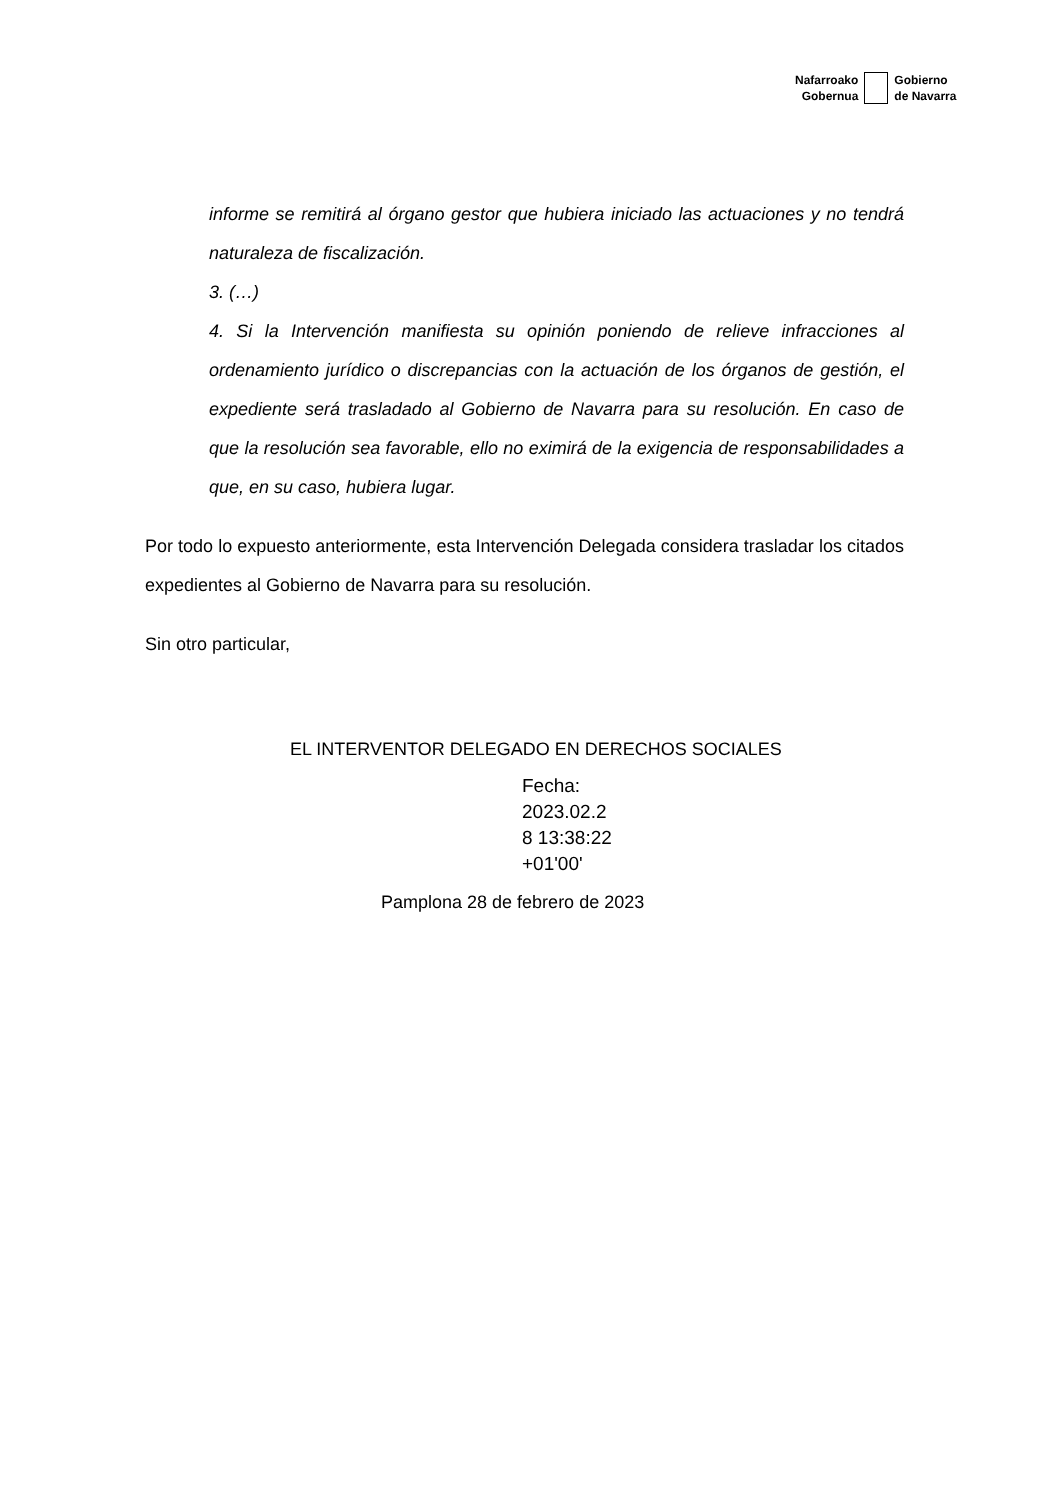Nafarroako
Gobernua
Gobierno
de Navarra
informe se remitirá al órgano gestor que hubiera iniciado las actuaciones y no tendrá naturaleza de fiscalización.
3. (…)
4. Si la Intervención manifiesta su opinión poniendo de relieve infracciones al ordenamiento jurídico o discrepancias con la actuación de los órganos de gestión, el expediente será trasladado al Gobierno de Navarra para su resolución. En caso de que la resolución sea favorable, ello no eximirá de la exigencia de responsabilidades a que, en su caso, hubiera lugar.
Por todo lo expuesto anteriormente, esta Intervención Delegada considera trasladar los citados expedientes al Gobierno de Navarra para su resolución.
Sin otro particular,
EL INTERVENTOR DELEGADO EN DERECHOS SOCIALES
Fecha:
2023.02.2
8 13:38:22
+01'00'
Pamplona 28 de febrero de 2023